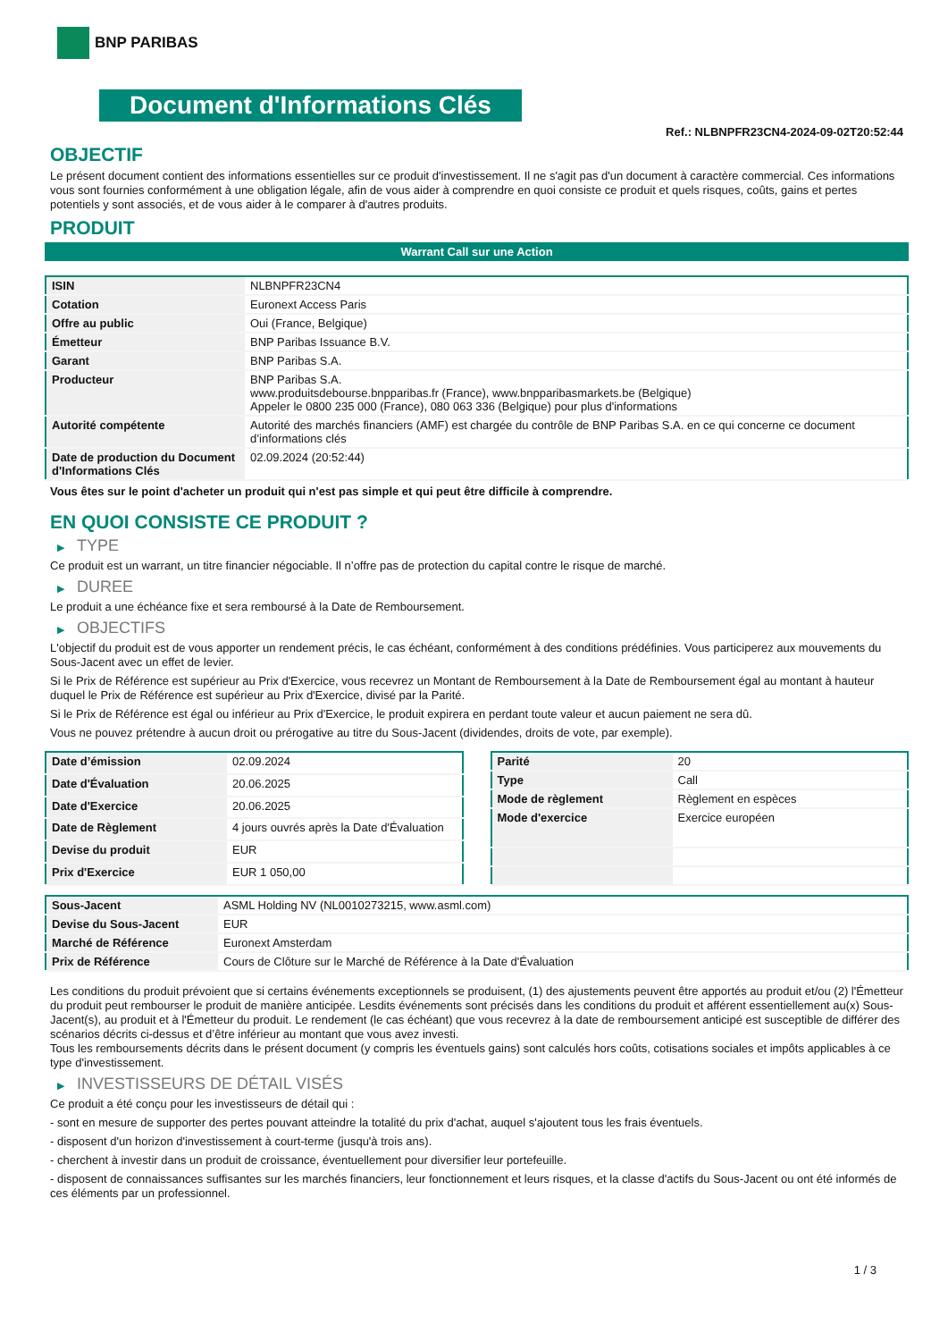BNP PARIBAS
Document d'Informations Clés
Ref.: NLBNPFR23CN4-2024-09-02T20:52:44
OBJECTIF
Le présent document contient des informations essentielles sur ce produit d'investissement. Il ne s'agit pas d'un document à caractère commercial. Ces informations vous sont fournies conformément à une obligation légale, afin de vous aider à comprendre en quoi consiste ce produit et quels risques, coûts, gains et pertes potentiels y sont associés, et de vous aider à le comparer à d'autres produits.
PRODUIT
Warrant Call sur une Action
| ISIN | NLBNPFR23CN4 |
| Cotation | Euronext Access Paris |
| Offre au public | Oui (France, Belgique) |
| Émetteur | BNP Paribas Issuance B.V. |
| Garant | BNP Paribas S.A. |
| Producteur | BNP Paribas S.A. www.produitsdebourse.bnpparibas.fr (France), www.bnpparibasmarkets.be (Belgique) Appeler le 0800 235 000 (France), 080 063 336 (Belgique) pour plus d'informations |
| Autorité compétente | Autorité des marchés financiers (AMF) est chargée du contrôle de BNP Paribas S.A. en ce qui concerne ce document d’informations clés |
| Date de production du Document d'Informations Clés | 02.09.2024 (20:52:44) |
Vous êtes sur le point d'acheter un produit qui n'est pas simple et qui peut être difficile à comprendre.
EN QUOI CONSISTE CE PRODUIT ?
▶ TYPE
Ce produit est un warrant, un titre financier négociable. Il n’offre pas de protection du capital contre le risque de marché.
▶ DUREE
Le produit a une échéance fixe et sera remboursé à la Date de Remboursement.
▶ OBJECTIFS
L'objectif du produit est de vous apporter un rendement précis, le cas échéant, conformément à des conditions prédéfinies. Vous participerez aux mouvements du Sous-Jacent avec un effet de levier.
Si le Prix de Référence est supérieur au Prix d'Exercice, vous recevrez un Montant de Remboursement à la Date de Remboursement égal au montant à hauteur duquel le Prix de Référence est supérieur au Prix d'Exercice, divisé par la Parité.
Si le Prix de Référence est égal ou inférieur au Prix d'Exercice, le produit expirera en perdant toute valeur et aucun paiement ne sera dû.
Vous ne pouvez prétendre à aucun droit ou prérogative au titre du Sous-Jacent (dividendes, droits de vote, par exemple).
| Date d’émission | 02.09.2024 |
| Date d'Évaluation | 20.06.2025 |
| Date d'Exercice | 20.06.2025 |
| Date de Règlement | 4 jours ouvrés après la Date d'Évaluation |
| Devise du produit | EUR |
| Prix d'Exercice | EUR 1 050,00 |
| Parité | 20 |
| Type | Call |
| Mode de règlement | Règlement en espèces |
| Mode d'exercice | Exercice européen |
| Sous-Jacent | ASML Holding NV (NL0010273215, www.asml.com) |
| Devise du Sous-Jacent | EUR |
| Marché de Référence | Euronext Amsterdam |
| Prix de Référence | Cours de Clôture sur le Marché de Référence à la Date d'Évaluation |
Les conditions du produit prévoient que si certains événements exceptionnels se produisent, (1) des ajustements peuvent être apportés au produit et/ou (2) l'Émetteur du produit peut rembourser le produit de manière anticipée. Lesdits événements sont précisés dans les conditions du produit et afférent essentiellement au(x) Sous-Jacent(s), au produit et à l'Émetteur du produit. Le rendement (le cas échéant) que vous recevrez à la date de remboursement anticipé est susceptible de différer des scénarios décrits ci-dessus et d’être inférieur au montant que vous avez investi.
Tous les remboursements décrits dans le présent document (y compris les éventuels gains) sont calculés hors coûts, cotisations sociales et impôts applicables à ce type d'investissement.
▶ INVESTISSEURS DE DÉTAIL VISÉS
Ce produit a été conçu pour les investisseurs de détail qui :
- sont en mesure de supporter des pertes pouvant atteindre la totalité du prix d'achat, auquel s'ajoutent tous les frais éventuels.
- disposent d'un horizon d'investissement à court-terme (jusqu'à trois ans).
- cherchent à investir dans un produit de croissance, éventuellement pour diversifier leur portefeuille.
- disposent de connaissances suffisantes sur les marchés financiers, leur fonctionnement et leurs risques, et la classe d'actifs du Sous-Jacent ou ont été informés de ces éléments par un professionnel.
1 / 3